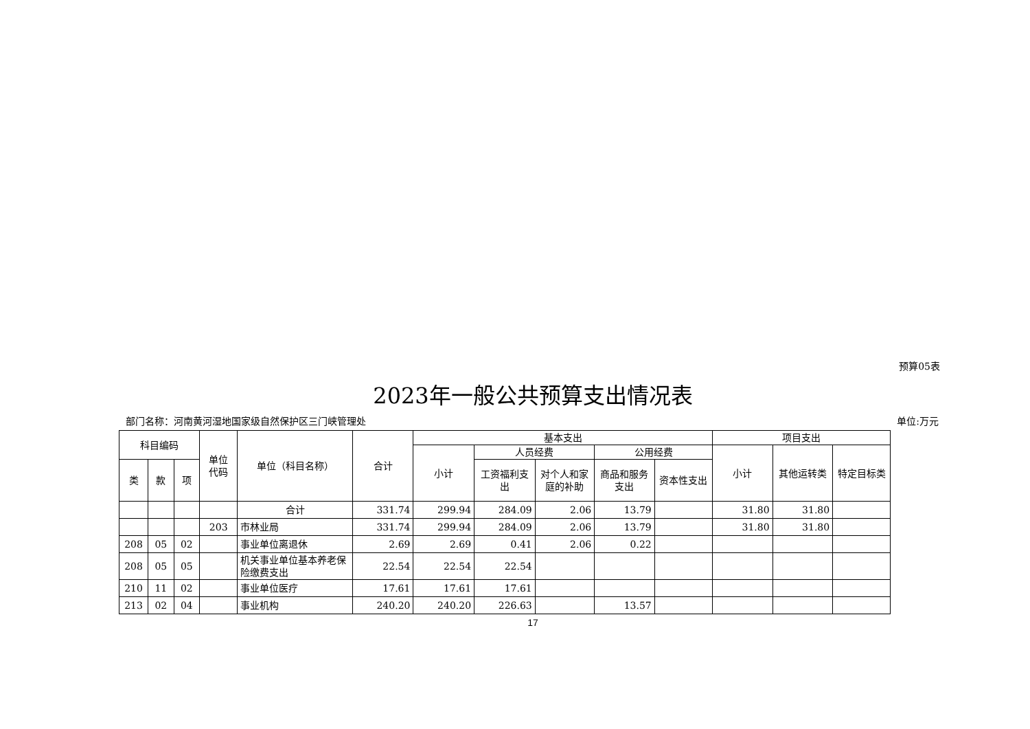预算05表
2023年一般公共预算支出情况表
部门名称：河南黄河湿地国家级自然保护区三门峡管理处 单位:万元
| 科目编码 | | | 单位 代码 | 单位（科目名称） | 合计 | 基本支出 | | | | | 项目支出 | | |
| --- | --- | --- | --- | --- | --- | --- | --- | --- | --- | --- | --- | --- | --- |
| | | | | | | 小计 | 人员经费 | | 公用经费 | | 小计 | 其他运转类 | 特定目标类 |
| 类 | 款 | 项 | | | | | 工资福利支出 | 对个人和家庭的补助 | 商品和服务支出 | 资本性支出 | | | |
| | | | | 合计 | 331.74 | 299.94 | 284.09 | 2.06 | 13.79 | | 31.80 | 31.80 | |
| | | | 203 | 市林业局 | 331.74 | 299.94 | 284.09 | 2.06 | 13.79 | | 31.80 | 31.80 | |
| 208 | 05 | 02 | | 事业单位离退休 | 2.69 | 2.69 | 0.41 | 2.06 | 0.22 | | | | |
| 208 | 05 | 05 | | 机关事业单位基本养老保险缴费支出 | 22.54 | 22.54 | 22.54 | | | | | | |
| 210 | 11 | 02 | | 事业单位医疗 | 17.61 | 17.61 | 17.61 | | | | | | |
| 213 | 02 | 04 | | 事业机构 | 240.20 | 240.20 | 226.63 | | 13.57 | | | | |
17